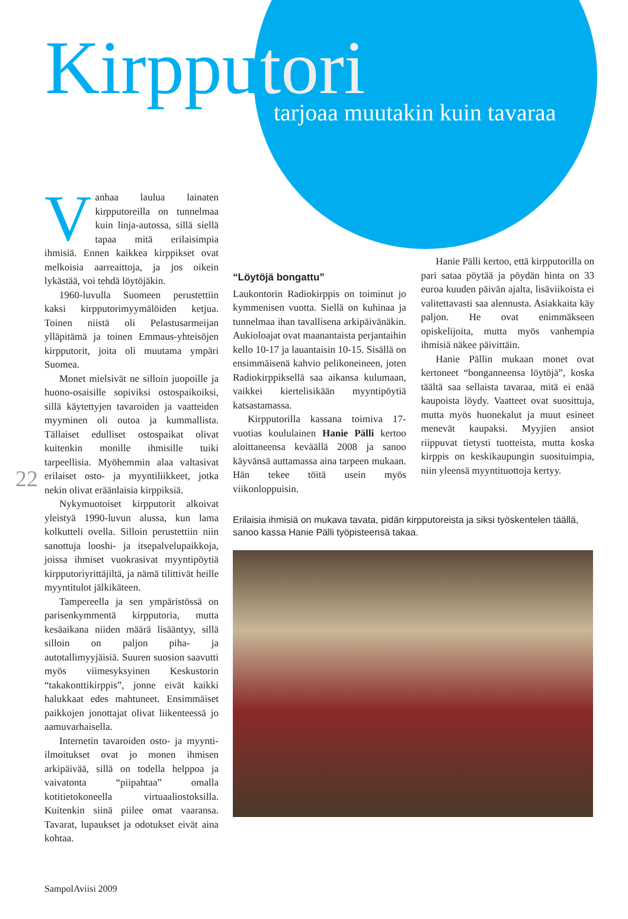Kirpputori
tarjoaa muutakin kuin tavaraa
Vanhaa laulua lainaten kirpputoreilla on tunnelmaa kuin linja-autossa, sillä siellä tapaa mitä erilaisimpia ihmisiä. Ennen kaikkea kirppikset ovat melkoisia aarreaittoja, ja jos oikein lykästää, voi tehdä löytöjäkin.
1960-luvulla Suomeen perustettiin kaksi kirpputorimyymälöiden ketjua. Toinen niistä oli Pelastusarmeijan ylläpitämä ja toinen Emmaus-yhteisöjen kirpputorit, joita oli muutama ympäri Suomea.
Monet mielsivät ne silloin juopoille ja huono-osaisille sopiviksi ostospaikoiksi, sillä käytettyjen tavaroiden ja vaatteiden myyminen oli outoa ja kummallista. Tällaiset edulliset ostospaikat olivat kuitenkin monille ihmisille tuiki tarpeellisia. Myöhemmin alaa valtasivat erilaiset osto- ja myyntiliikkeet, jotka nekin olivat eräänlaisia kirppiksiä.
Nykymuotoiset kirpputorit alkoivat yleistyä 1990-luvun alussa, kun lama kolkutteli ovella. Silloin perustettiin niin sanottuja looshi- ja itsepalvelupaikkoja, joissa ihmiset vuokrasivat myyntipöytiä kirpputoriyrittäjiltä, ja nämä tilittivät heille myyntitulot jälkikäteen.
Tampereella ja sen ympäristössä on parisenkymmentä kirpputoria, mutta kesäaikana niiden määrä lisääntyy, sillä silloin on paljon piha- ja autotallimyyjäisiä. Suuren suosion saavutti myös viimesyksyinen Keskustorin “takakonttikirppis”, jonne eivät kaikki halukkaat edes mahtuneet. Ensimmäiset paikkojen jonottajat olivat liikenteessä jo aamuvarhaisella.
Internetin tavaroiden osto- ja myynti-ilmoitukset ovat jo monen ihmisen arkipäivää, sillä on todella helppoa ja vaivatonta “piipahtaa” omalla kotitietokoneella virtuaaliostoksilla. Kuitenkin siinä piilee omat vaaransa. Tavarat, lupaukset ja odotukset eivät aina kohtaa.
“Löytöjä bongattu”
Laukontorin Radiokirppis on toiminut jo kymmenisen vuotta. Siellä on kuhinaa ja tunnelmaa ihan tavallisena arkipäivänäkin. Aukioloajat ovat maanantaista perjantaihin kello 10-17 ja lauantaisin 10-15. Sisällä on ensimmäisenä kahvio pelikoneineen, joten Radiokirppiksellä saa aikansa kulumaan, vaikkei kiertelisikään myyntipöytiä katsastamassa.
Kirpputorilla kassana toimiva 17-vuotias koululainen Hanie Pälli kertoo aloittaneensa keväällä 2008 ja sanoo käyvänsä auttamassa aina tarpeen mukaan. Hän tekee töitä usein myös viikonloppuisin.
Hanie Pälli kertoo, että kirpputorilla on pari sataa pöytää ja pöydän hinta on 33 euroa kuuden päivän ajalta, lisäviikoista ei valitettavasti saa alennusta. Asiakkaita käy paljon. He ovat enimmäkseen opiskelijoita, mutta myös vanhempia ihmisiä näkee päivittäin.
Hanie Pällin mukaan monet ovat kertoneet “bonganneensa löytöjä”, koska täältä saa sellaista tavaraa, mitä ei enää kaupoista löydy. Vaatteet ovat suosittuja, mutta myös huonekalut ja muut esineet menevät kaupaksi. Myyjien ansiot riippuvat tietysti tuotteista, mutta koska kirppis on keskikaupungin suosituimpia, niin yleensä myyntituottoja kertyy.
Erilaisia ihmisiä on mukava tavata, pidän kirpputoreista ja siksi työskentelen täällä, sanoo kassa Hanie Pälli työpisteensä takaa.
22
SampolAviisi 2009